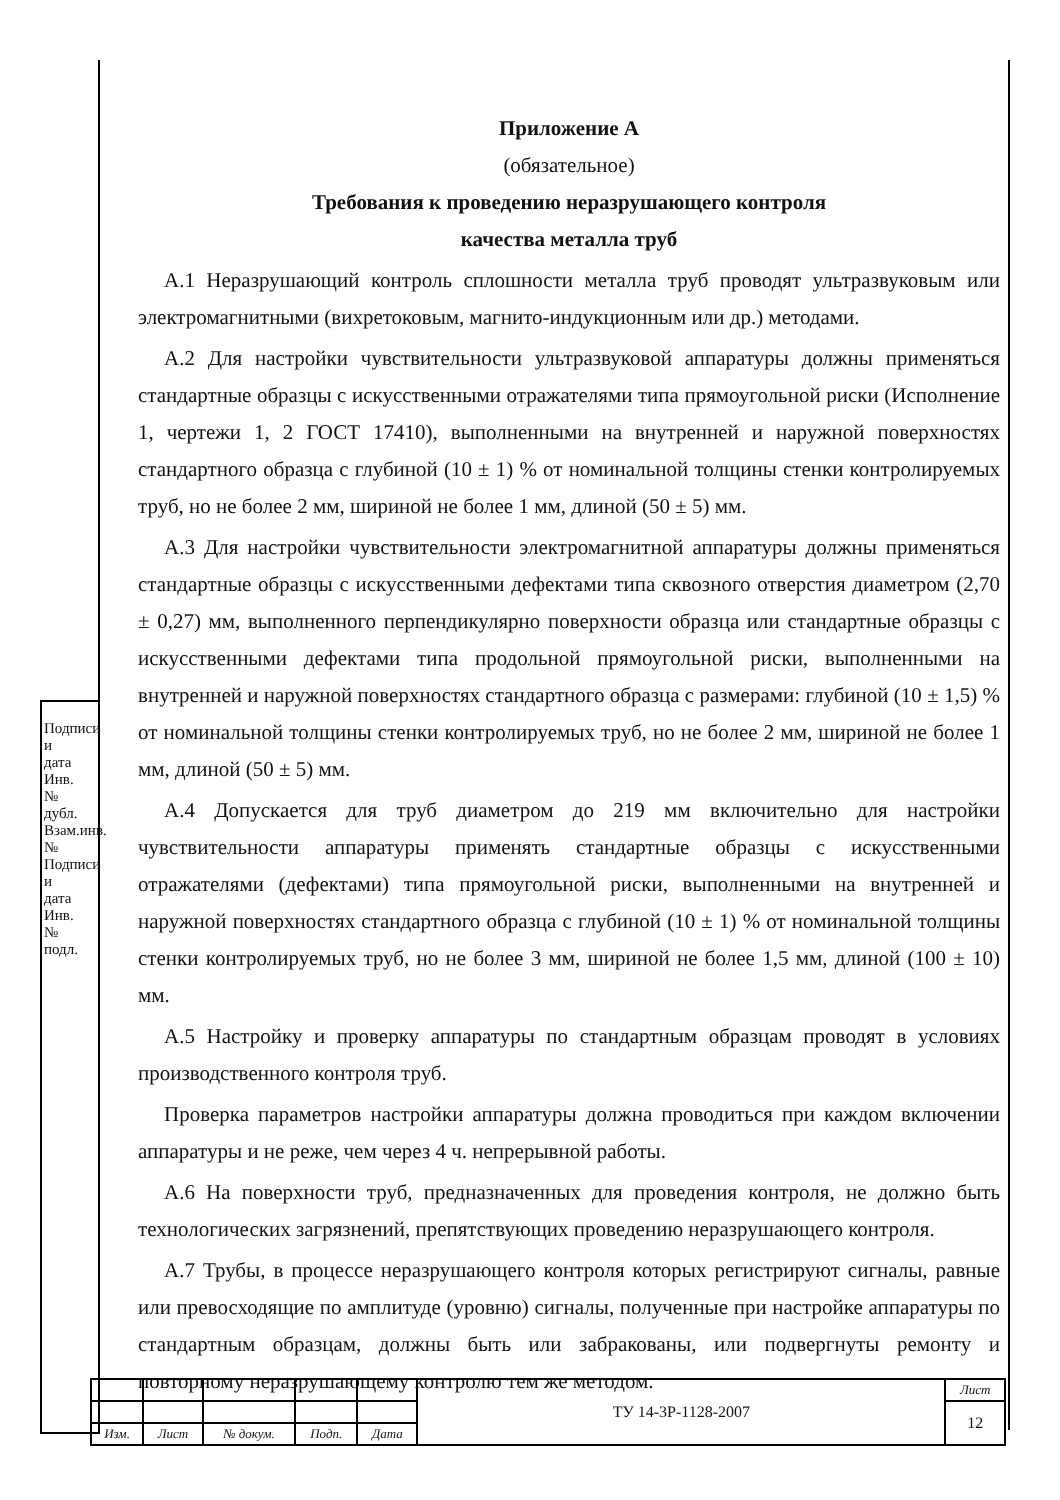Приложение А
(обязательное)
Требования к проведению неразрушающего контроля
качества металла труб
А.1 Неразрушающий контроль сплошности металла труб проводят ультразвуковым или электромагнитными (вихретоковым, магнито-индукционным или др.) методами.
А.2 Для настройки чувствительности ультразвуковой аппаратуры должны применяться стандартные образцы с искусственными отражателями типа прямоугольной риски (Исполнение 1, чертежи 1, 2 ГОСТ 17410), выполненными на внутренней и наружной поверхностях стандартного образца с глубиной (10 ± 1) % от номинальной толщины стенки контролируемых труб, но не более 2 мм, шириной не более 1 мм, длиной (50 ± 5) мм.
А.3 Для настройки чувствительности электромагнитной аппаратуры должны применяться стандартные образцы с искусственными дефектами типа сквозного отверстия диаметром (2,70 ± 0,27) мм, выполненного перпендикулярно поверхности образца или стандартные образцы с искусственными дефектами типа продольной прямоугольной риски, выполненными на внутренней и наружной поверхностях стандартного образца с размерами: глубиной (10 ± 1,5) % от номинальной толщины стенки контролируемых труб, но не более 2 мм, шириной не более 1 мм, длиной (50 ± 5) мм.
А.4 Допускается для труб диаметром до 219 мм включительно для настройки чувствительности аппаратуры применять стандартные образцы с искусственными отражателями (дефектами) типа прямоугольной риски, выполненными на внутренней и наружной поверхностях стандартного образца с глубиной (10 ± 1) % от номинальной толщины стенки контролируемых труб, но не более 3 мм, шириной не более 1,5 мм, длиной (100 ± 10) мм.
А.5 Настройку и проверку аппаратуры по стандартным образцам проводят в условиях производственного контроля труб.
Проверка параметров настройки аппаратуры должна проводиться при каждом включении аппаратуры и не реже, чем через 4 ч. непрерывной работы.
А.6 На поверхности труб, предназначенных для проведения контроля, не должно быть технологических загрязнений, препятствующих проведению неразрушающего контроля.
А.7 Трубы, в процессе неразрушающего контроля которых регистрируют сигналы, равные или превосходящие по амплитуде (уровню) сигналы, полученные при настройке аппаратуры по стандартным образцам, должны быть или забракованы, или подвергнуты ремонту и повторному неразрушающему контролю тем же методом.
Подписи и дата
Инв.№ дубл.
Взам.инв. №
Подписи и дата
Инв.№ подл.
| | | | | | ТУ 14-3Р-1128-2007 | Лист |
| | | | | | | 12 |
| Изм. | Лист | № докум. | Подп. | Дата | | |